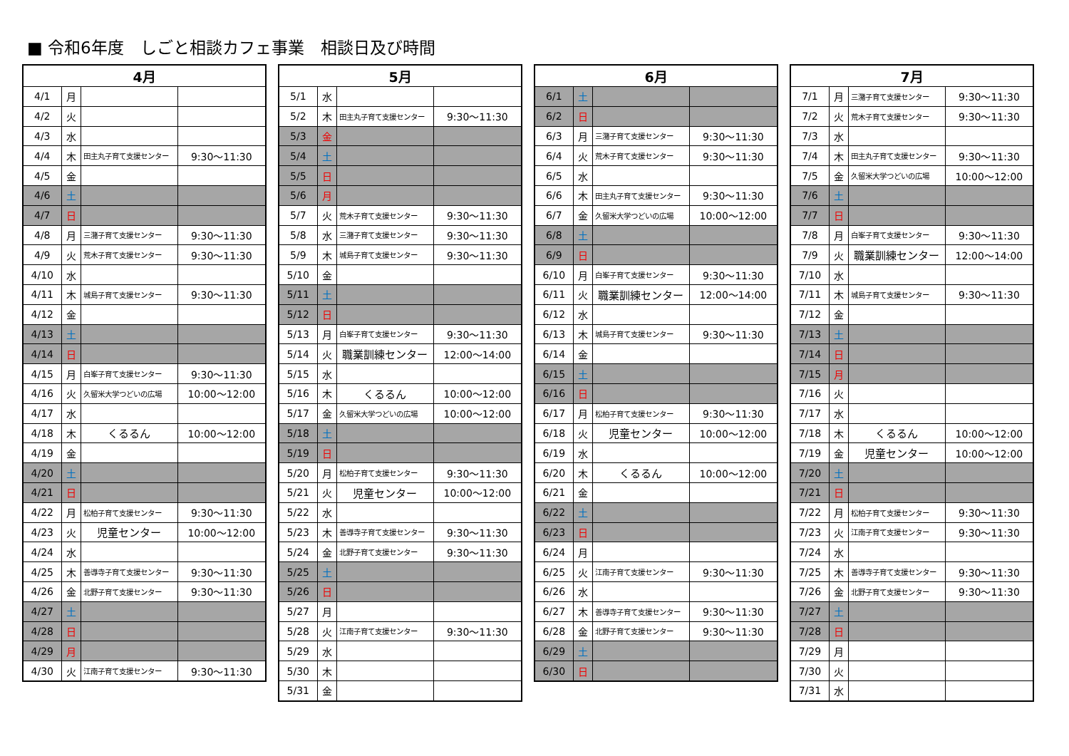■ 令和6年度　しごと相談カフェ事業　相談日及び時間
| 4月 | | | |
| --- | --- | --- | --- |
| 4/1 | 月 | | |
| 4/2 | 火 | | |
| 4/3 | 水 | | |
| 4/4 | 木 | 田主丸子育て支援センター | 9:30〜11:30 |
| 4/5 | 金 | | |
| 4/6 | 土 | | |
| 4/7 | 日 | | |
| 4/8 | 月 | 三潴子育て支援センター | 9:30〜11:30 |
| 4/9 | 火 | 荒木子育て支援センター | 9:30〜11:30 |
| 4/10 | 水 | | |
| 4/11 | 木 | 城島子育て支援センター | 9:30〜11:30 |
| 4/12 | 金 | | |
| 4/13 | 土 | | |
| 4/14 | 日 | | |
| 4/15 | 月 | 白峯子育て支援センター | 9:30〜11:30 |
| 4/16 | 火 | 久留米大学つどいの広場 | 10:00〜12:00 |
| 4/17 | 水 | | |
| 4/18 | 木 | くるるん | 10:00〜12:00 |
| 4/19 | 金 | | |
| 4/20 | 土 | | |
| 4/21 | 日 | | |
| 4/22 | 月 | 松柏子育て支援センター | 9:30〜11:30 |
| 4/23 | 火 | 児童センター | 10:00〜12:00 |
| 4/24 | 水 | | |
| 4/25 | 木 | 善導寺子育て支援センター | 9:30〜11:30 |
| 4/26 | 金 | 北野子育て支援センター | 9:30〜11:30 |
| 4/27 | 土 | | |
| 4/28 | 日 | | |
| 4/29 | 月 | | |
| 4/30 | 火 | 江南子育て支援センター | 9:30〜11:30 |
| 5月 | | | |
| --- | --- | --- | --- |
| 5/1 | 水 | | |
| 5/2 | 木 | 田主丸子育て支援センター | 9:30〜11:30 |
| 5/3 | 金 | | |
| 5/4 | 土 | | |
| 5/5 | 日 | | |
| 5/6 | 月 | | |
| 5/7 | 火 | 荒木子育て支援センター | 9:30〜11:30 |
| 5/8 | 水 | 三潴子育て支援センター | 9:30〜11:30 |
| 5/9 | 木 | 城島子育て支援センター | 9:30〜11:30 |
| 5/10 | 金 | | |
| 5/11 | 土 | | |
| 5/12 | 日 | | |
| 5/13 | 月 | 白峯子育て支援センター | 9:30〜11:30 |
| 5/14 | 火 | 職業訓練センター | 12:00〜14:00 |
| 5/15 | 水 | | |
| 5/16 | 木 | くるるん | 10:00〜12:00 |
| 5/17 | 金 | 久留米大学つどいの広場 | 10:00〜12:00 |
| 5/18 | 土 | | |
| 5/19 | 日 | | |
| 5/20 | 月 | 松柏子育て支援センター | 9:30〜11:30 |
| 5/21 | 火 | 児童センター | 10:00〜12:00 |
| 5/22 | 水 | | |
| 5/23 | 木 | 善導寺子育て支援センター | 9:30〜11:30 |
| 5/24 | 金 | 北野子育て支援センター | 9:30〜11:30 |
| 5/25 | 土 | | |
| 5/26 | 日 | | |
| 5/27 | 月 | | |
| 5/28 | 火 | 江南子育て支援センター | 9:30〜11:30 |
| 5/29 | 水 | | |
| 5/30 | 木 | | |
| 5/31 | 金 | | |
| 6月 | | | |
| --- | --- | --- | --- |
| 6/1 | 土 | | |
| 6/2 | 日 | | |
| 6/3 | 月 | 三潴子育て支援センター | 9:30〜11:30 |
| 6/4 | 火 | 荒木子育て支援センター | 9:30〜11:30 |
| 6/5 | 水 | | |
| 6/6 | 木 | 田主丸子育て支援センター | 9:30〜11:30 |
| 6/7 | 金 | 久留米大学つどいの広場 | 10:00〜12:00 |
| 6/8 | 土 | | |
| 6/9 | 日 | | |
| 6/10 | 月 | 白峯子育て支援センター | 9:30〜11:30 |
| 6/11 | 火 | 職業訓練センター | 12:00〜14:00 |
| 6/12 | 水 | | |
| 6/13 | 木 | 城島子育て支援センター | 9:30〜11:30 |
| 6/14 | 金 | | |
| 6/15 | 土 | | |
| 6/16 | 日 | | |
| 6/17 | 月 | 松柏子育て支援センター | 9:30〜11:30 |
| 6/18 | 火 | 児童センター | 10:00〜12:00 |
| 6/19 | 水 | | |
| 6/20 | 木 | くるるん | 10:00〜12:00 |
| 6/21 | 金 | | |
| 6/22 | 土 | | |
| 6/23 | 日 | | |
| 6/24 | 月 | | |
| 6/25 | 火 | 江南子育て支援センター | 9:30〜11:30 |
| 6/26 | 水 | | |
| 6/27 | 木 | 善導寺子育て支援センター | 9:30〜11:30 |
| 6/28 | 金 | 北野子育て支援センター | 9:30〜11:30 |
| 6/29 | 土 | | |
| 6/30 | 日 | | |
| 7月 | | | |
| --- | --- | --- | --- |
| 7/1 | 月 | 三潴子育て支援センター | 9:30〜11:30 |
| 7/2 | 火 | 荒木子育て支援センター | 9:30〜11:30 |
| 7/3 | 水 | | |
| 7/4 | 木 | 田主丸子育て支援センター | 9:30〜11:30 |
| 7/5 | 金 | 久留米大学つどいの広場 | 10:00〜12:00 |
| 7/6 | 土 | | |
| 7/7 | 日 | | |
| 7/8 | 月 | 白峯子育て支援センター | 9:30〜11:30 |
| 7/9 | 火 | 職業訓練センター | 12:00〜14:00 |
| 7/10 | 水 | | |
| 7/11 | 木 | 城島子育て支援センター | 9:30〜11:30 |
| 7/12 | 金 | | |
| 7/13 | 土 | | |
| 7/14 | 日 | | |
| 7/15 | 月 | | |
| 7/16 | 火 | | |
| 7/17 | 水 | | |
| 7/18 | 木 | くるるん | 10:00〜12:00 |
| 7/19 | 金 | 児童センター | 10:00〜12:00 |
| 7/20 | 土 | | |
| 7/21 | 日 | | |
| 7/22 | 月 | 松柏子育て支援センター | 9:30〜11:30 |
| 7/23 | 火 | 江南子育て支援センター | 9:30〜11:30 |
| 7/24 | 水 | | |
| 7/25 | 木 | 善導寺子育て支援センター | 9:30〜11:30 |
| 7/26 | 金 | 北野子育て支援センター | 9:30〜11:30 |
| 7/27 | 土 | | |
| 7/28 | 日 | | |
| 7/29 | 月 | | |
| 7/30 | 火 | | |
| 7/31 | 水 | | |